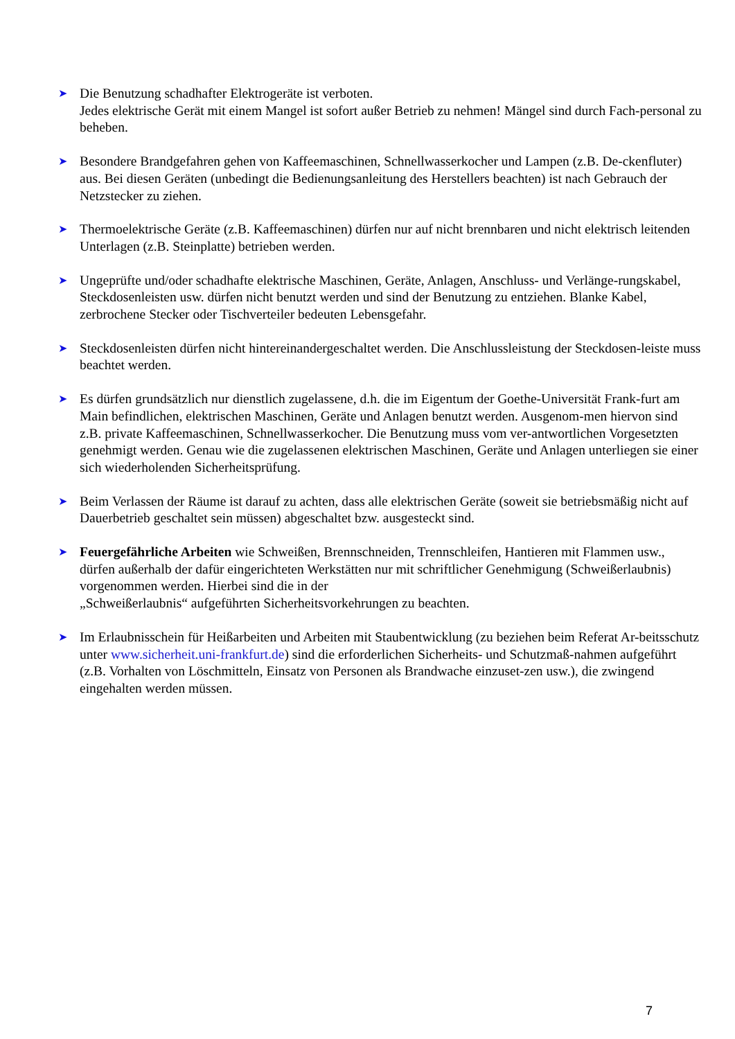➤
Die Benutzung schadhafter Elektrogeräte ist verboten.
Jedes elektrische Gerät mit einem Mangel ist sofort außer Betrieb zu nehmen! Mängel sind durch Fach-personal zu beheben.
➤
Besondere Brandgefahren gehen von Kaffeemaschinen, Schnellwasserkocher und Lampen (z.B. De-ckenfluter) aus. Bei diesen Geräten (unbedingt die Bedienungsanleitung des Herstellers beachten) ist nach Gebrauch der Netzstecker zu ziehen.
➤
Thermoelektrische Geräte (z.B. Kaffeemaschinen) dürfen nur auf nicht brennbaren und nicht elektrisch leitenden Unterlagen (z.B. Steinplatte) betrieben werden.
➤
Ungeprüfte und/oder schadhafte elektrische Maschinen, Geräte, Anlagen, Anschluss- und Verlänge-rungskabel, Steckdosenleisten usw. dürfen nicht benutzt werden und sind der Benutzung zu entziehen. Blanke Kabel, zerbrochene Stecker oder Tischverteiler bedeuten Lebensgefahr.
➤
Steckdosenleisten dürfen nicht hintereinandergeschaltet werden. Die Anschlussleistung der Steckdosen-leiste muss beachtet werden.
➤
Es dürfen grundsätzlich nur dienstlich zugelassene, d.h. die im Eigentum der Goethe-Universität Frank-furt am Main befindlichen, elektrischen Maschinen, Geräte und Anlagen benutzt werden. Ausgenom-men hiervon sind z.B. private Kaffeemaschinen, Schnellwasserkocher. Die Benutzung muss vom ver-antwortlichen Vorgesetzten genehmigt werden. Genau wie die zugelassenen elektrischen Maschinen, Geräte und Anlagen unterliegen sie einer sich wiederholenden Sicherheitsprüfung.
➤
Beim Verlassen der Räume ist darauf zu achten, dass alle elektrischen Geräte (soweit sie betriebsmäßig nicht auf Dauerbetrieb geschaltet sein müssen) abgeschaltet bzw. ausgesteckt sind.
➤
Feuergefährliche Arbeiten wie Schweißen, Brennschneiden, Trennschleifen, Hantieren mit Flammen usw., dürfen außerhalb der dafür eingerichteten Werkstätten nur mit schriftlicher Genehmigung (Schweißerlaubnis) vorgenommen werden. Hierbei sind die in der
„Schweißerlaubnis“ aufgeführten Sicherheitsvorkehrungen zu beachten.
➤
Im Erlaubnisschein für Heißarbeiten und Arbeiten mit Staubentwicklung (zu beziehen beim Referat Ar-beitsschutz unter www.sicherheit.uni-frankfurt.de) sind die erforderlichen Sicherheits- und Schutzmaß-nahmen aufgeführt (z.B. Vorhalten von Löschmitteln, Einsatz von Personen als Brandwache einzuset-zen usw.), die zwingend eingehalten werden müssen.
7